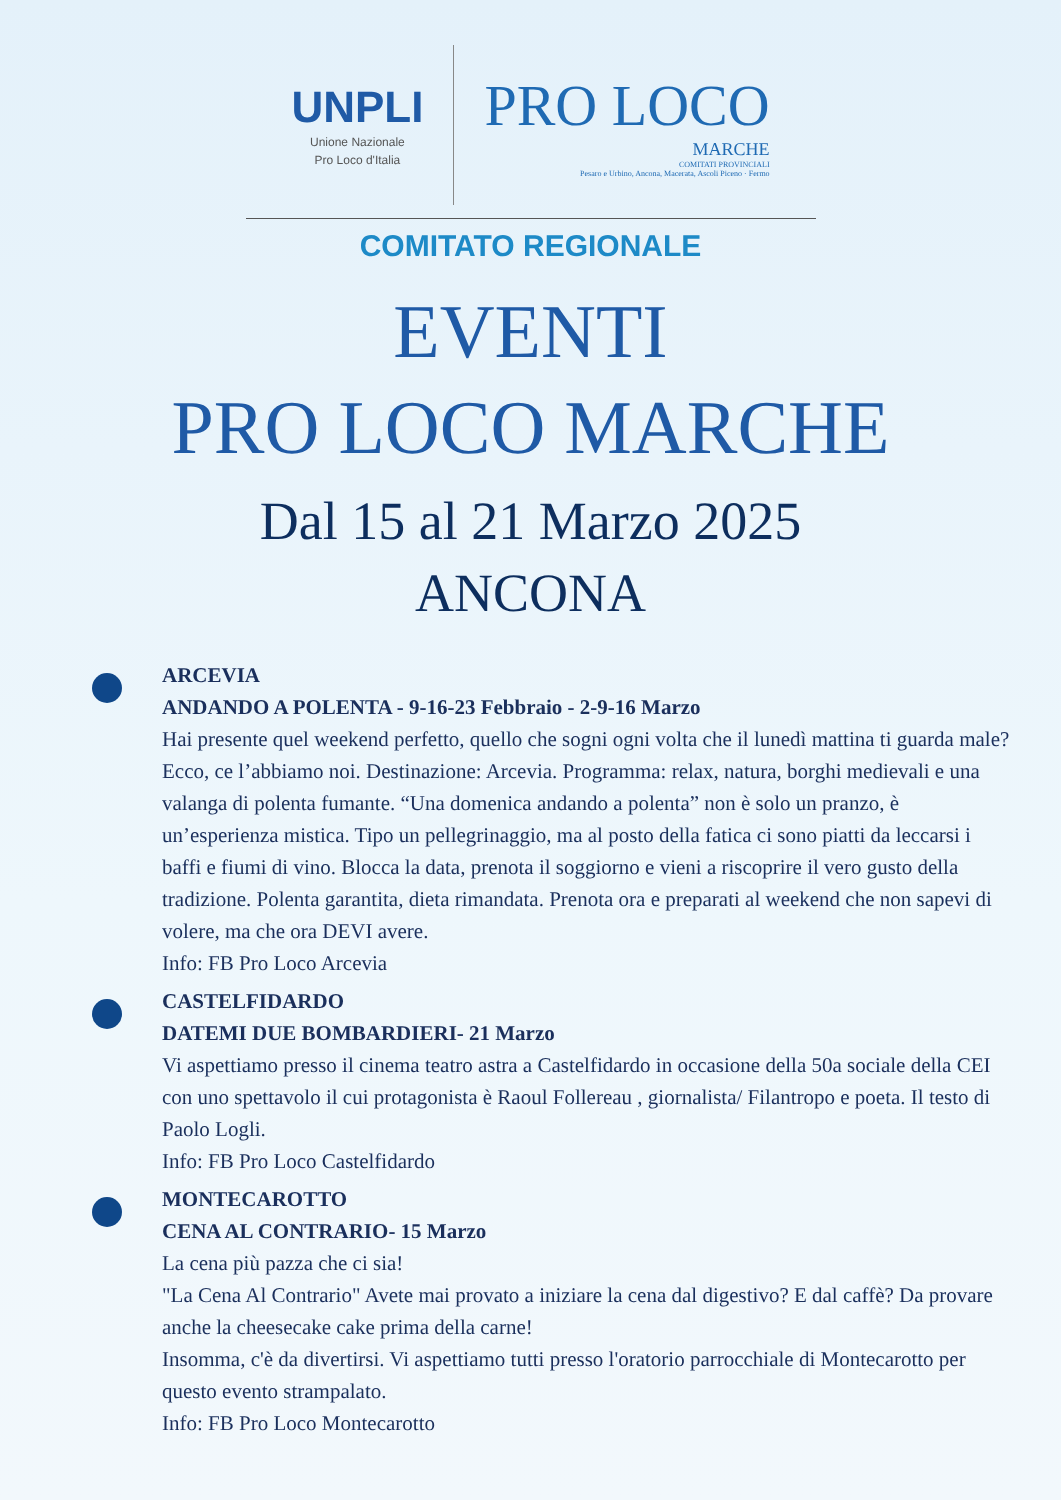UNPLI
Unione Nazionale
Pro Loco d'Italia
PRO LOCO
MARCHE
COMITATI PROVINCIALI
Pesaro e Urbino, Ancona, Macerata, Ascoli Piceno · Fermo
COMITATO REGIONALE
EVENTI
PRO LOCO MARCHE
Dal 15 al 21 Marzo 2025
ANCONA
ARCEVIA
ANDANDO A POLENTA - 9-16-23 Febbraio - 2-9-16 Marzo
Hai presente quel weekend perfetto, quello che sogni ogni volta che il lunedì mattina ti guarda male? Ecco, ce l’abbiamo noi. Destinazione: Arcevia. Programma: relax, natura, borghi medievali e una valanga di polenta fumante. “Una domenica andando a polenta” non è solo un pranzo, è un’esperienza mistica. Tipo un pellegrinaggio, ma al posto della fatica ci sono piatti da leccarsi i baffi e fiumi di vino. Blocca la data, prenota il soggiorno e vieni a riscoprire il vero gusto della tradizione. Polenta garantita, dieta rimandata. Prenota ora e preparati al weekend che non sapevi di volere, ma che ora DEVI avere.
Info: FB Pro Loco Arcevia
CASTELFIDARDO
DATEMI DUE BOMBARDIERI- 21 Marzo
Vi aspettiamo presso il cinema teatro astra a Castelfidardo in occasione della 50a sociale della CEI con uno spettavolo il cui protagonista è Raoul Follereau , giornalista/ Filantropo e poeta. Il testo di Paolo Logli.
Info: FB Pro Loco Castelfidardo
MONTECAROTTO
CENA AL CONTRARIO- 15 Marzo
La cena più pazza che ci sia!
"La Cena Al Contrario" Avete mai provato a iniziare la cena dal digestivo? E dal caffè? Da provare anche la cheesecake cake prima della carne!
Insomma, c'è da divertirsi. Vi aspettiamo tutti presso l'oratorio parrocchiale di Montecarotto per questo evento strampalato.
Info: FB Pro Loco Montecarotto